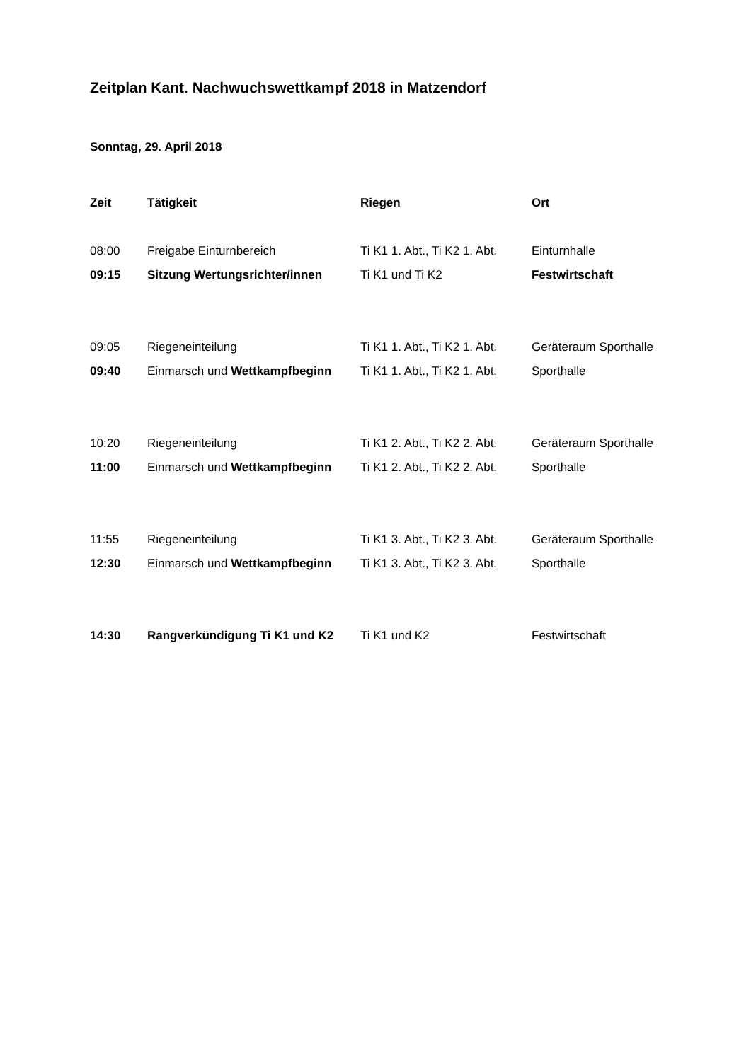Zeitplan Kant. Nachwuchswettkampf 2018 in Matzendorf
Sonntag, 29. April 2018
| Zeit | Tätigkeit | Riegen | Ort |
| --- | --- | --- | --- |
| 08:00 | Freigabe Einturnbereich | Ti K1 1. Abt., Ti K2 1. Abt. | Einturnhalle |
| 09:15 | Sitzung Wertungsrichter/innen | Ti K1 und Ti K2 | Festwirtschaft |
| 09:05 | Riegeneinteilung | Ti K1 1. Abt., Ti K2 1. Abt. | Geräteraum Sporthalle |
| 09:40 | Einmarsch und Wettkampfbeginn | Ti K1 1. Abt., Ti K2 1. Abt. | Sporthalle |
| 10:20 | Riegeneinteilung | Ti K1 2. Abt., Ti K2 2. Abt. | Geräteraum Sporthalle |
| 11:00 | Einmarsch und Wettkampfbeginn | Ti K1 2. Abt., Ti K2 2. Abt. | Sporthalle |
| 11:55 | Riegeneinteilung | Ti K1 3. Abt., Ti K2 3. Abt. | Geräteraum Sporthalle |
| 12:30 | Einmarsch und Wettkampfbeginn | Ti K1 3. Abt., Ti K2 3. Abt. | Sporthalle |
| 14:30 | Rangverkündigung Ti K1 und K2 | Ti K1 und K2 | Festwirtschaft |